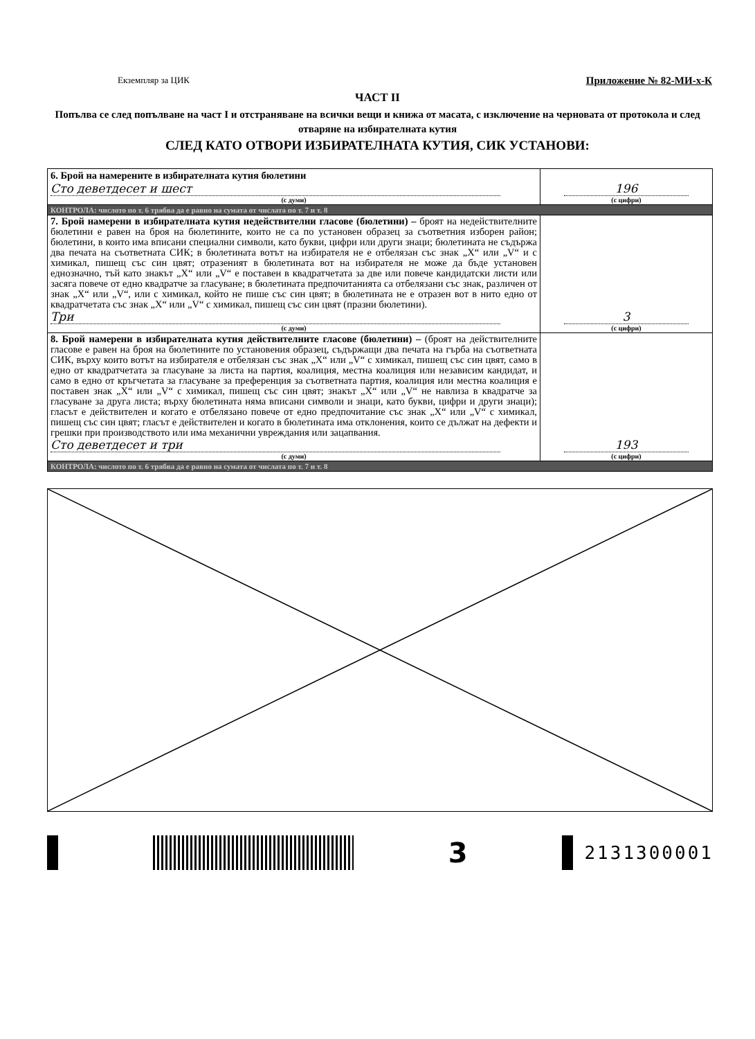Екземпляр за ЦИК Приложение № 82-МИ-х-К
ЧАСТ II
Попълва се след попълване на част I и отстраняване на всички вещи и книжа от масата, с изключение на черновата от протокола и след отваряне на избирателната кутия
СЛЕД КАТО ОТВОРИ ИЗБИРАТЕЛНАТА КУТИЯ, СИК УСТАНОВИ:
| 6. Брой на намерените в избирателната кутия бюлетини Сто деветдесет и шест (с думи) | 196 (с цифри) |
| КОНТРОЛА: числото по т. 6 трябва да е равно на сумата от числата по т. 7 и т. 8 | |
| 7. Брой намерени в избирателната кутия недействителни гласове (бюлетини) – броят на недействителните бюлетини е равен на броя на бюлетините, които не са по установен образец за съответния изборен район; бюлетини, в които има вписани специални символи, като букви, цифри или други знаци; бюлетината не съдържа два печата на съответната СИК; в бюлетината вотът на избирателя не е отбелязан със знак „X“ или „V“ и с химикал, пишещ със син цвят; отразеният в бюлетината вот на избирателя не може да бъде установен еднозначно, тъй като знакът „X“ или „V“ е поставен в квадратчетата за две или повече кандидатски листи или засяга повече от едно квадратче за гласуване; в бюлетината предпочитанията са отбелязани със знак, различен от знак „X“ или „V“, или с химикал, който не пише със син цвят; в бюлетината не е отразен вот в нито едно от квадратчетата със знак „X“ или „V“ с химикал, пишещ със син цвят (празни бюлетини). Три (с думи) | 3 (с цифри) |
| 8. Брой намерени в избирателната кутия действителните гласове (бюлетини) – (броят на действителните гласове е равен на броя на бюлетините по установения образец, съдържащи два печата на гърба на съответната СИК, върху които вотът на избирателя е отбелязан със знак „X“ или „V“ с химикал, пишещ със син цвят, само в едно от квадратчетата за гласуване за листа на партия, коалиция, местна коалиция или независим кандидат, и само в едно от кръгчетата за гласуване за преференция за съответната партия, коалиция или местна коалиция е поставен знак „X“ или „V“ с химикал, пишещ със син цвят; знакът „X“ или „V“ не навлиза в квадратче за гласуване за друга листа; върху бюлетината няма вписани символи и знаци, като букви, цифри и други знаци); гласът е действителен и когато е отбелязано повече от едно предпочитание със знак „X“ или „V“ с химикал, пишещ със син цвят; гласът е действителен и когато в бюлетината има отклонения, които се дължат на дефекти и грешки при производството или има механични увреждания или зацапвания. Сто деветдесет и три (с думи) | 193 (с цифри) |
| КОНТРОЛА: числото по т. 6 трябва да е равно на сумата от числата по т. 7 и т. 8 | |
3
2131300001